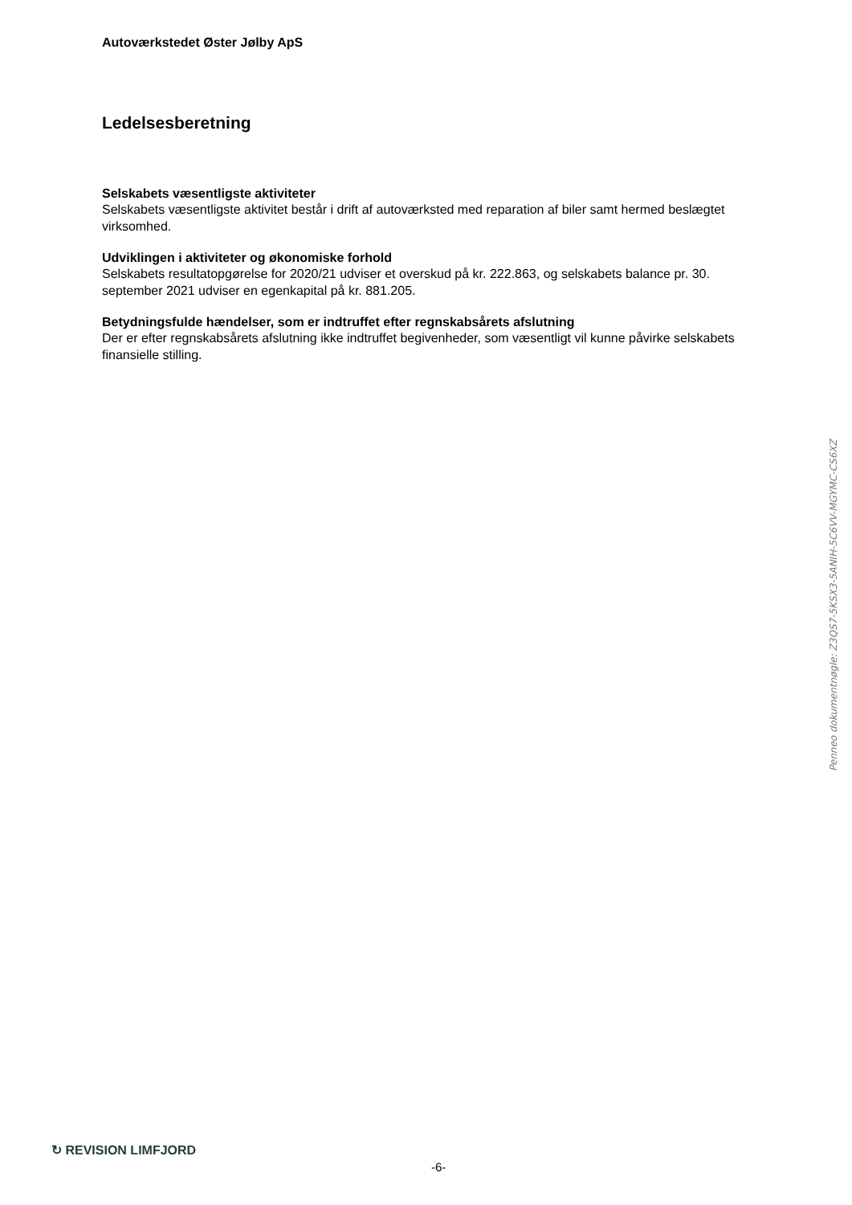Autoværkstedet Øster Jølby ApS
Ledelsesberetning
Selskabets væsentligste aktiviteter
Selskabets væsentligste aktivitet består i drift af autoværksted med reparation af biler samt hermed beslægtet virksomhed.
Udviklingen i aktiviteter og økonomiske forhold
Selskabets resultatopgørelse for 2020/21 udviser et overskud på kr. 222.863, og selskabets balance pr. 30. september 2021 udviser en egenkapital på kr. 881.205.
Betydningsfulde hændelser, som er indtruffet efter regnskabsårets afslutning
Der er efter regnskabsårets afslutning ikke indtruffet begivenheder, som væsentligt vil kunne påvirke selskabets finansielle stilling.
Penneo dokumentnøgle: Z3QS7-5KSX3-5ANIH-5C6VV-MGYMC-CS6XZ
↻ REVISION LIMFJORD
-6-